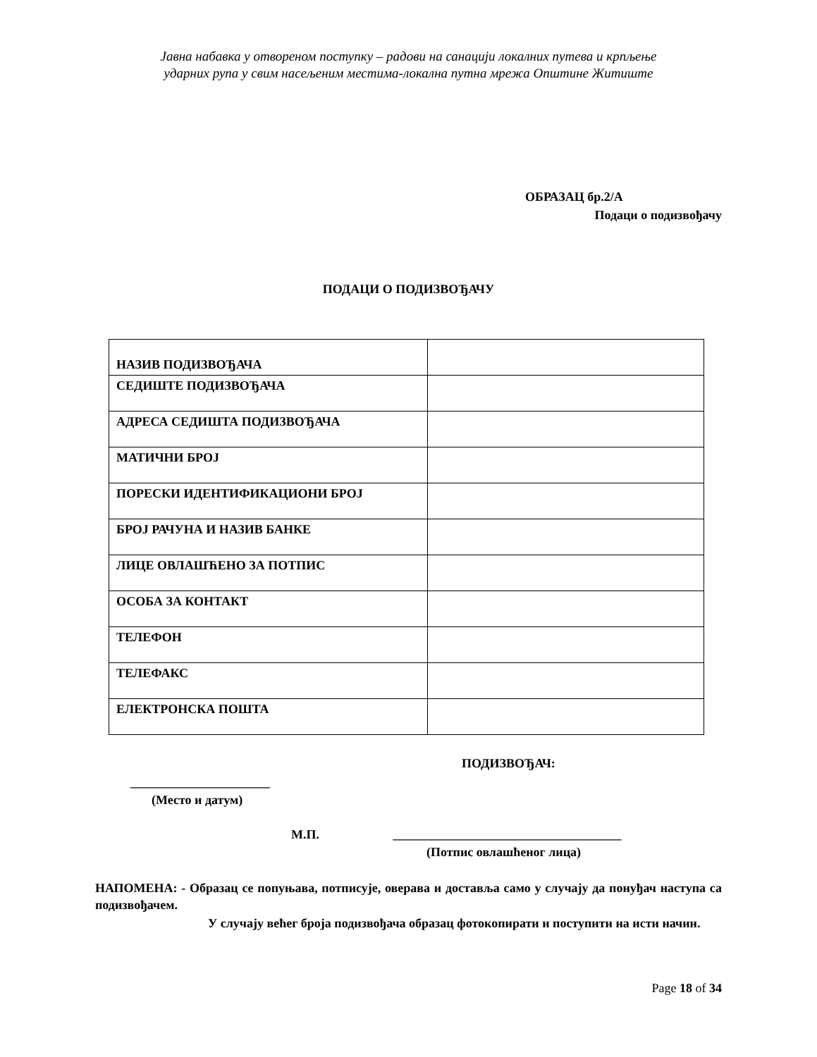Јавна набавка у отвореном поступку – радови на санацији локалних путева и крпљење
ударних рупа у свим насељеним местима-локална путна мрежа Општине Житиште
ОБРАЗАЦ бр.2/А
Подаци о подизвођачу
ПОДАЦИ О ПОДИЗВОЂАЧУ
| НАЗИВ ПОДИЗВОЂАЧА | |
| СЕДИШТЕ ПОДИЗВОЂАЧА | |
| АДРЕСА СЕДИШТА ПОДИЗВОЂАЧА | |
| МАТИЧНИ БРОЈ | |
| ПОРЕСКИ ИДЕНТИФИКАЦИОНИ БРОЈ | |
| БРОЈ РАЧУНА И НАЗИВ БАНКЕ | |
| ЛИЦЕ ОВЛАШЋЕНО ЗА ПОТПИС | |
| ОСОБА ЗА КОНТАКТ | |
| ТЕЛЕФОН | |
| ТЕЛЕФАКС | |
| ЕЛЕКТРОНСКА ПОШТА | |
ПОДИЗВОЂАЧ:
______________________
(Место и датум)
М.П. ____________________________________
(Потпис овлашћеног лица)
НАПОМЕНА: - Образац се попуњава, потписује, оверава и доставља само у случају да понуђач наступа са подизвођачем.
У случају већег броја подизвођача образац фотокопирати и поступити на исти начин.
Page 18 of 34